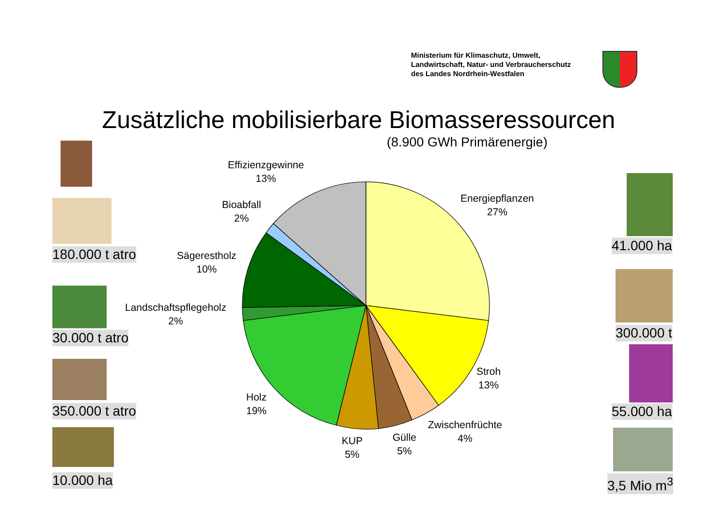Ministerium für Klimaschutz, Umwelt,
Landwirtschaft, Natur- und Verbraucherschutz
des Landes Nordrhein-Westfalen
Zusätzliche mobilisierbare Biomasseressourcen
(8.900 GWh Primärenergie)
Effizienzgewinne
13%
Bioabfall
2%
Sägerestholz
10%
Landschaftspflegeholz
2%
Holz
19%
KUP
5%
Gülle
5%
Zwischenfrüchte
4%
Stroh
13%
Energiepflanzen
27%
180.000 t atro
30.000 t atro
350.000 t atro
10.000 ha
41.000 ha
300.000 t
55.000 ha
3,5 Mio m<sup>3</sup>